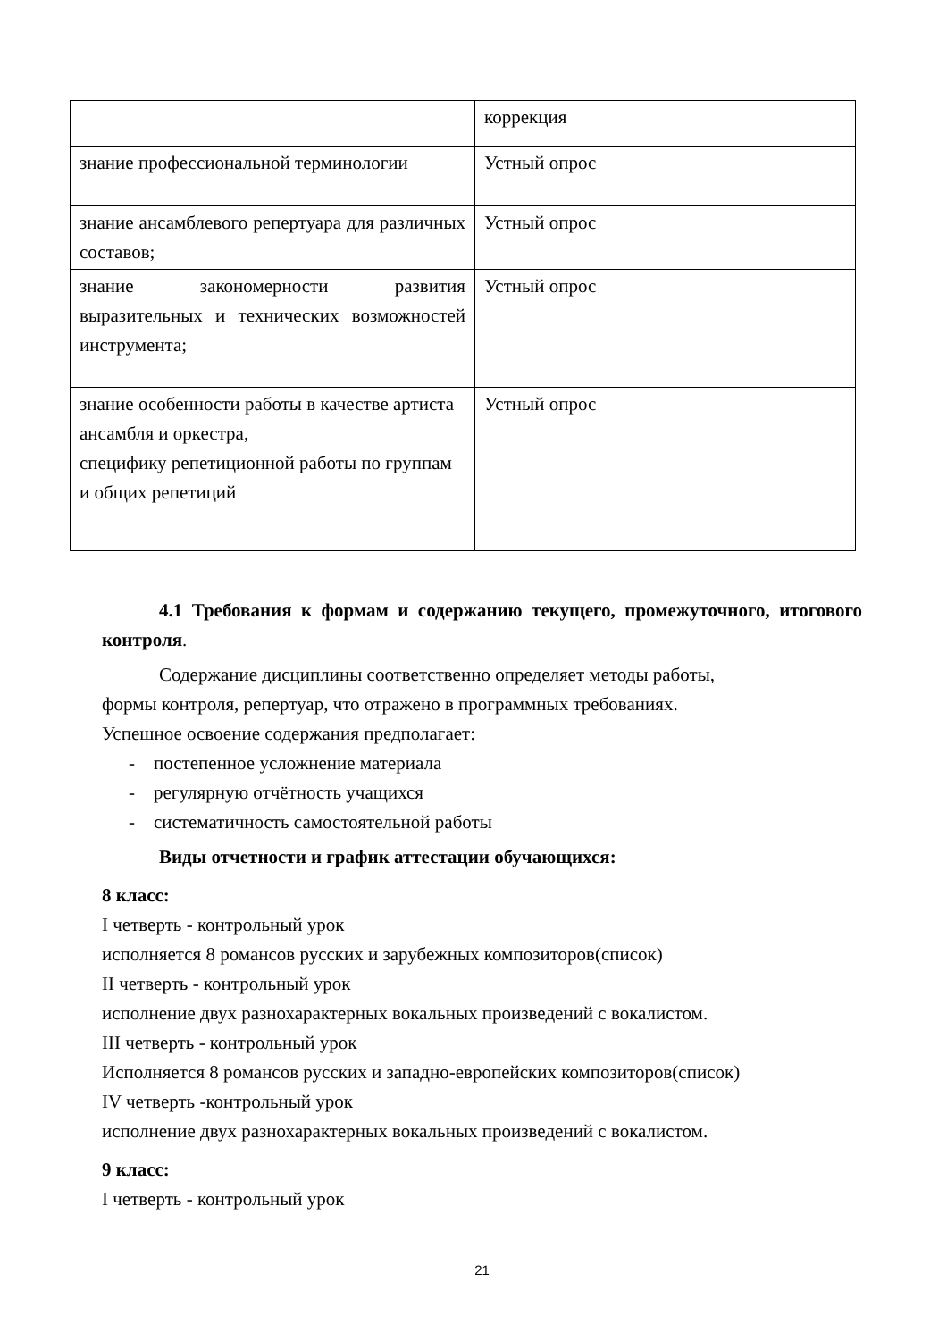| | коррекция |
| знание профессиональной терминологии | Устный опрос |
| знание ансамблевого репертуара для различных составов; | Устный опрос |
| знание закономерности развития выразительных и технических возможностей инструмента; | Устный опрос |
| знание особенности работы в качестве артиста ансамбля и оркестра, специфику репетиционной работы по группам и общих репетиций | Устный опрос |
4.1 Требования к формам и содержанию текущего, промежуточного, итогового контроля.
Содержание дисциплины соответственно определяет методы работы,
формы контроля, репертуар, что отражено в программных требованиях.
Успешное освоение содержания предполагает:
- постепенное усложнение материала
- регулярную отчётность учащихся
- систематичность самостоятельной работы
Виды отчетности и график аттестации обучающихся:
8 класс:
I четверть - контрольный урок
исполняется 8 романсов русских и зарубежных композиторов(список)
II четверть - контрольный урок
исполнение двух разнохарактерных вокальных произведений с вокалистом.
III четверть - контрольный урок
Исполняется 8 романсов русских и западно-европейских композиторов(список)
IV четверть -контрольный урок
исполнение двух разнохарактерных вокальных произведений с вокалистом.
9 класс:
I четверть - контрольный урок
21